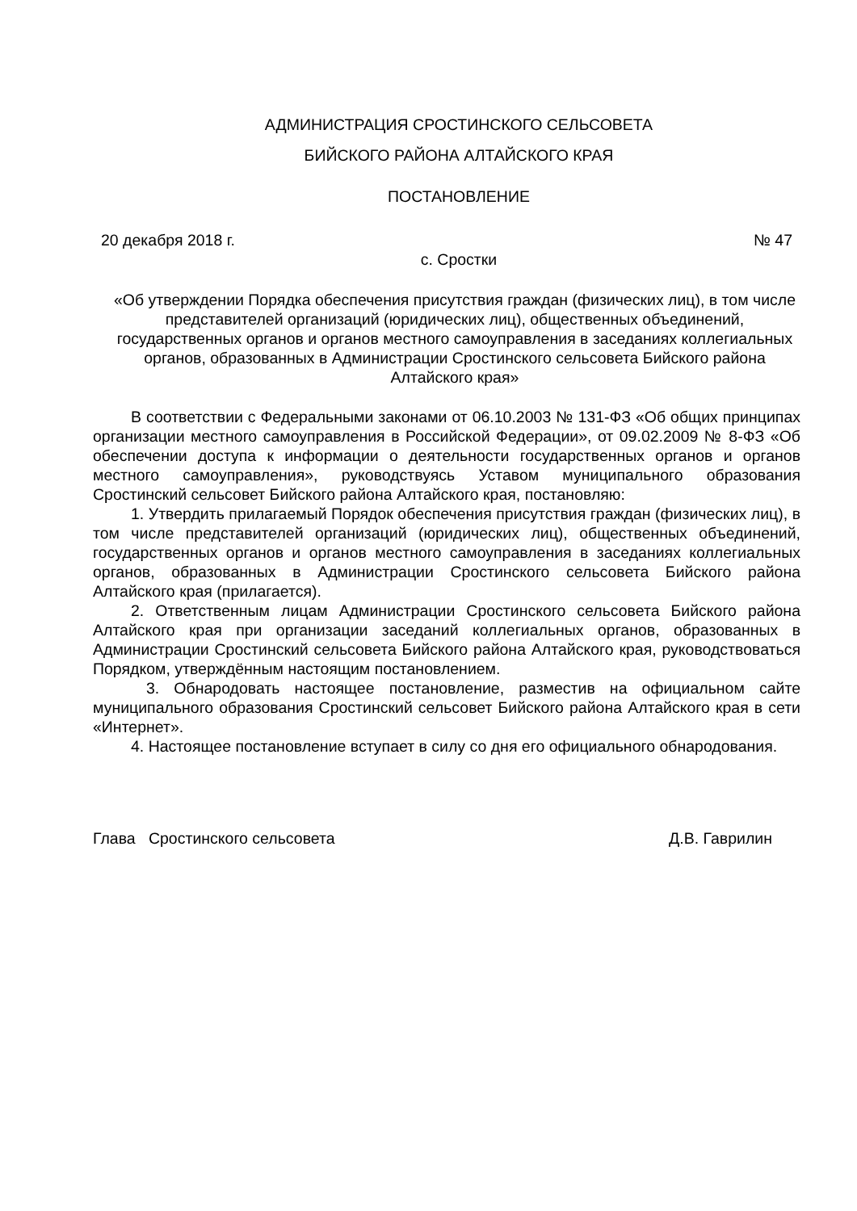АДМИНИСТРАЦИЯ СРОСТИНСКОГО СЕЛЬСОВЕТА
БИЙСКОГО РАЙОНА АЛТАЙСКОГО КРАЯ
ПОСТАНОВЛЕНИЕ
20 декабря 2018 г. № 47
с. Сростки
«Об утверждении Порядка обеспечения присутствия граждан (физических лиц), в том числе представителей организаций (юридических лиц), общественных объединений, государственных органов и органов местного самоуправления в заседаниях коллегиальных органов, образованных в Администрации Сростинского сельсовета Бийского района Алтайского края»
В соответствии с Федеральными законами от 06.10.2003 № 131-ФЗ «Об общих принципах организации местного самоуправления в Российской Федерации», от 09.02.2009 № 8-ФЗ «Об обеспечении доступа к информации о деятельности государственных органов и органов местного самоуправления», руководствуясь Уставом муниципального образования Сростинский сельсовет Бийского района Алтайского края, постановляю:
1. Утвердить прилагаемый Порядок обеспечения присутствия граждан (физических лиц), в том числе представителей организаций (юридических лиц), общественных объединений, государственных органов и органов местного самоуправления в заседаниях коллегиальных органов, образованных в Администрации Сростинского сельсовета Бийского района Алтайского края (прилагается).
2. Ответственным лицам Администрации Сростинского сельсовета Бийского района Алтайского края при организации заседаний коллегиальных органов, образованных в Администрации Сростинский сельсовета Бийского района Алтайского края, руководствоваться Порядком, утверждённым настоящим постановлением.
3. Обнародовать настоящее постановление, разместив на официальном сайте муниципального образования Сростинский сельсовет Бийского района Алтайского края в сети «Интернет».
4. Настоящее постановление вступает в силу со дня его официального обнародования.
Глава Сростинского сельсовета Д.В. Гаврилин